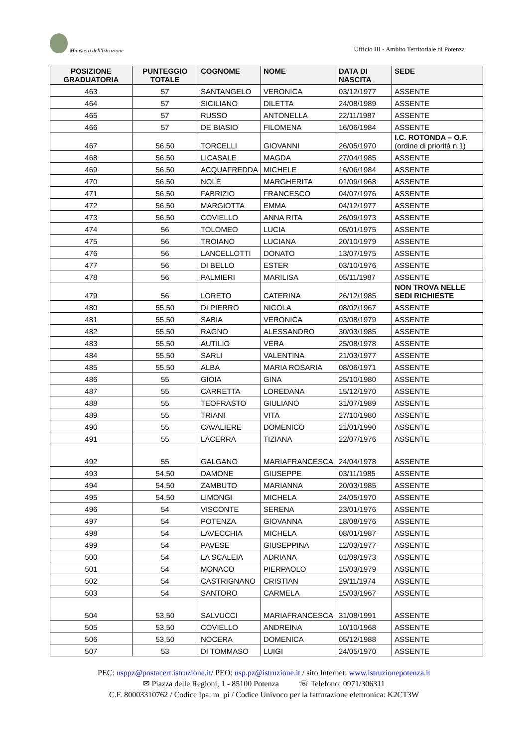Ministero dell'Istruzione
Ufficio III - Ambito Territoriale di Potenza
| POSIZIONE GRADUATORIA | PUNTEGGIO TOTALE | COGNOME | NOME | DATA DI NASCITA | SEDE |
| --- | --- | --- | --- | --- | --- |
| 463 | 57 | SANTANGELO | VERONICA | 03/12/1977 | ASSENTE |
| 464 | 57 | SICILIANO | DILETTA | 24/08/1989 | ASSENTE |
| 465 | 57 | RUSSO | ANTONELLA | 22/11/1987 | ASSENTE |
| 466 | 57 | DE BIASIO | FILOMENA | 16/06/1984 | ASSENTE |
| 467 | 56,50 | TORCELLI | GIOVANNI | 26/05/1970 | I.C. ROTONDA – O.F. (ordine di priorità n.1) |
| 468 | 56,50 | LICASALE | MAGDA | 27/04/1985 | ASSENTE |
| 469 | 56,50 | ACQUAFREDDA | MICHELE | 16/06/1984 | ASSENTE |
| 470 | 56,50 | NOLÈ | MARGHERITA | 01/09/1968 | ASSENTE |
| 471 | 56,50 | FABRIZIO | FRANCESCO | 04/07/1976 | ASSENTE |
| 472 | 56,50 | MARGIOTTA | EMMA | 04/12/1977 | ASSENTE |
| 473 | 56,50 | COVIELLO | ANNA RITA | 26/09/1973 | ASSENTE |
| 474 | 56 | TOLOMEO | LUCIA | 05/01/1975 | ASSENTE |
| 475 | 56 | TROIANO | LUCIANA | 20/10/1979 | ASSENTE |
| 476 | 56 | LANCELLOTTI | DONATO | 13/07/1975 | ASSENTE |
| 477 | 56 | DI BELLO | ESTER | 03/10/1976 | ASSENTE |
| 478 | 56 | PALMIERI | MARILISA | 05/11/1987 | ASSENTE |
| 479 | 56 | LORETO | CATERINA | 26/12/1985 | NON TROVA NELLE SEDI RICHIESTE |
| 480 | 55,50 | DI PIERRO | NICOLA | 08/02/1967 | ASSENTE |
| 481 | 55,50 | SABIA | VERONICA | 03/08/1979 | ASSENTE |
| 482 | 55,50 | RAGNO | ALESSANDRO | 30/03/1985 | ASSENTE |
| 483 | 55,50 | AUTILIO | VERA | 25/08/1978 | ASSENTE |
| 484 | 55,50 | SARLI | VALENTINA | 21/03/1977 | ASSENTE |
| 485 | 55,50 | ALBA | MARIA ROSARIA | 08/06/1971 | ASSENTE |
| 486 | 55 | GIOIA | GINA | 25/10/1980 | ASSENTE |
| 487 | 55 | CARRETTA | LOREDANA | 15/12/1970 | ASSENTE |
| 488 | 55 | TEOFRASTO | GIULIANO | 31/07/1989 | ASSENTE |
| 489 | 55 | TRIANI | VITA | 27/10/1980 | ASSENTE |
| 490 | 55 | CAVALIERE | DOMENICO | 21/01/1990 | ASSENTE |
| 491 | 55 | LACERRA | TIZIANA | 22/07/1976 | ASSENTE |
| 492 | 55 | GALGANO | MARIAFRANCESCA | 24/04/1978 | ASSENTE |
| 493 | 54,50 | DAMONE | GIUSEPPE | 03/11/1985 | ASSENTE |
| 494 | 54,50 | ZAMBUTO | MARIANNA | 20/03/1985 | ASSENTE |
| 495 | 54,50 | LIMONGI | MICHELA | 24/05/1970 | ASSENTE |
| 496 | 54 | VISCONTE | SERENA | 23/01/1976 | ASSENTE |
| 497 | 54 | POTENZA | GIOVANNA | 18/08/1976 | ASSENTE |
| 498 | 54 | LAVECCHIA | MICHELA | 08/01/1987 | ASSENTE |
| 499 | 54 | PAVESE | GIUSEPPINA | 12/03/1977 | ASSENTE |
| 500 | 54 | LA SCALEIA | ADRIANA | 01/09/1973 | ASSENTE |
| 501 | 54 | MONACO | PIERPAOLO | 15/03/1979 | ASSENTE |
| 502 | 54 | CASTRIGNANO | CRISTIAN | 29/11/1974 | ASSENTE |
| 503 | 54 | SANTORO | CARMELA | 15/03/1967 | ASSENTE |
| 504 | 53,50 | SALVUCCI | MARIAFRANCESCA | 31/08/1991 | ASSENTE |
| 505 | 53,50 | COVIELLO | ANDREINA | 10/10/1968 | ASSENTE |
| 506 | 53,50 | NOCERA | DOMENICA | 05/12/1988 | ASSENTE |
| 507 | 53 | DI TOMMASO | LUIGI | 24/05/1970 | ASSENTE |
PEC: usppz@postacert.istruzione.it/ PEO: usp.pz@istruzione.it / sito Internet: www.istruzionepotenza.it
✉ Piazza delle Regioni, 1 - 85100 Potenza ☏ Telefono: 0971/306311
C.F. 80003310762 / Codice Ipa: m_pi / Codice Univoco per la fatturazione elettronica: K2CT3W